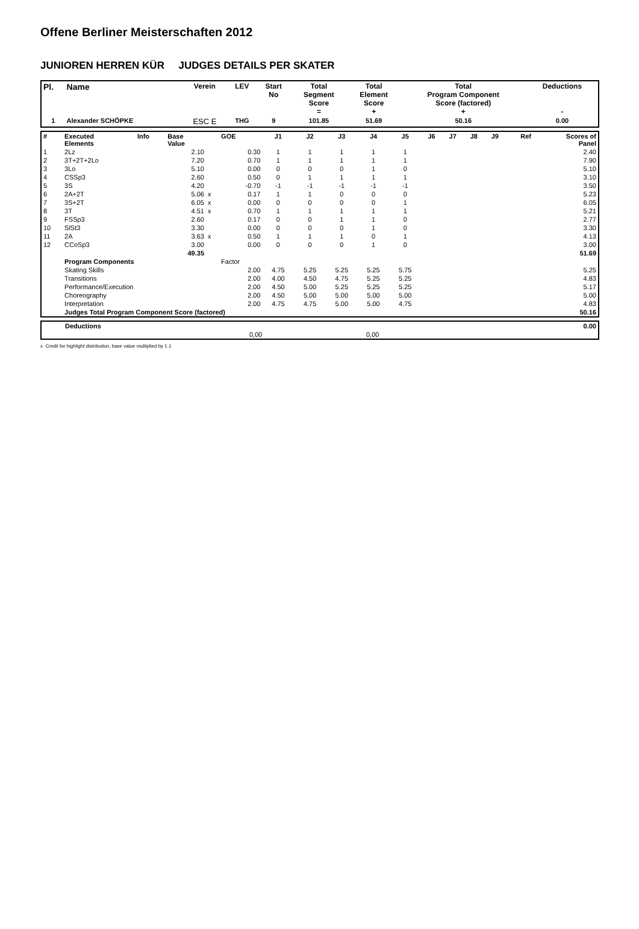Offene Berliner Meisterschaften 2012
JUNIOREN HERREN KÜR JUDGES DETAILS PER SKATER
| Pl. | Name | Verein | LEV | Start No | Total Segment Score = | Total Element Score + | Total Program Component Score (factored) + | Deductions - |
| --- | --- | --- | --- | --- | --- | --- | --- | --- |
| 1 | Alexander SCHÖPKE | ESC E | THG | 9 | 101.85 | 51.69 | 50.16 | 0.00 |
| # | Executed Elements | Info | Base Value | | GOE | J1 | J2 | J3 | J4 | J5 | J6 | J7 | J8 | J9 | Ref | Scores of Panel |
| 1 | 2Lz | | 2.10 | | 0.30 | 1 | 1 | 1 | 1 | 1 | | | | | | 2.40 |
| 2 | 3T+2T+2Lo | | 7.20 | | 0.70 | 1 | 1 | 1 | 1 | 1 | | | | | | 7.90 |
| 3 | 3Lo | | 5.10 | | 0.00 | 0 | 0 | 0 | 1 | 0 | | | | | | 5.10 |
| 4 | CSSp3 | | 2.60 | | 0.50 | 0 | 1 | 1 | 1 | 1 | | | | | | 3.10 |
| 5 | 3S | | 4.20 | | -0.70 | -1 | -1 | -1 | -1 | -1 | | | | | | 3.50 |
| 6 | 2A+2T | | 5.06 | x | 0.17 | 1 | 1 | 0 | 0 | 0 | | | | | | 5.23 |
| 7 | 3S+2T | | 6.05 | x | 0.00 | 0 | 0 | 0 | 0 | 1 | | | | | | 6.05 |
| 8 | 3T | | 4.51 | x | 0.70 | 1 | 1 | 1 | 1 | 1 | | | | | | 5.21 |
| 9 | FSSp3 | | 2.60 | | 0.17 | 0 | 0 | 1 | 1 | 0 | | | | | | 2.77 |
| 10 | SlSt3 | | 3.30 | | 0.00 | 0 | 0 | 0 | 1 | 0 | | | | | | 3.30 |
| 11 | 2A | | 3.63 | x | 0.50 | 1 | 1 | 1 | 0 | 1 | | | | | | 4.13 |
| 12 | CCoSp3 | | 3.00 | | 0.00 | 0 | 0 | 0 | 1 | 0 | | | | | | 3.00 |
| | | | 49.35 | | | | | | | | | | | | | 51.69 |
| | Program Components | | | | Factor | | | | | | | | | | | |
| | Skating Skills | | | | 2.00 | 4.75 | 5.25 | 5.25 | 5.25 | 5.75 | | | | | | 5.25 |
| | Transitions | | | | 2.00 | 4.00 | 4.50 | 4.75 | 5.25 | 5.25 | | | | | | 4.83 |
| | Performance/Execution | | | | 2.00 | 4.50 | 5.00 | 5.25 | 5.25 | 5.25 | | | | | | 5.17 |
| | Choreography | | | | 2.00 | 4.50 | 5.00 | 5.00 | 5.00 | 5.00 | | | | | | 5.00 |
| | Interpretation | | | | 2.00 | 4.75 | 4.75 | 5.00 | 5.00 | 4.75 | | | | | | 4.83 |
| | Judges Total Program Component Score (factored) | | | | | | | | | | | | | | | 50.16 |
| | Deductions | | | 0.00 |
| | | 0,00 | 0,00 | |
x Credit for highlight distribution, base value multiplied by 1.1